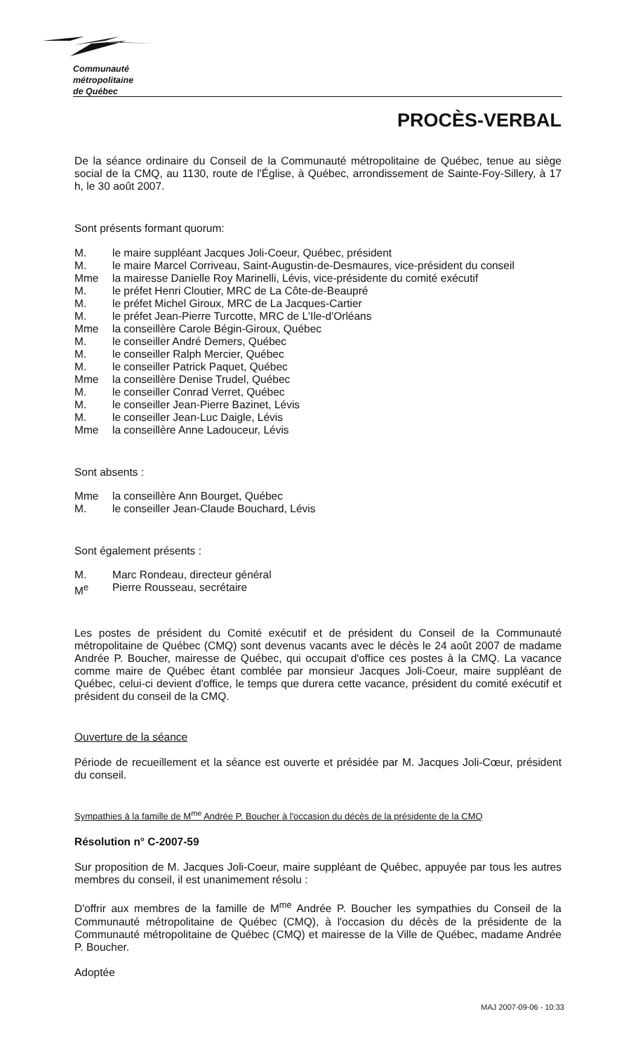Communauté
métropolitaine
de Québec
PROCÈS-VERBAL
De la séance ordinaire du Conseil de la Communauté métropolitaine de Québec, tenue au siège social de la CMQ, au 1130, route de l'Église, à Québec, arrondissement de Sainte-Foy-Sillery, à 17 h, le 30 août 2007.
Sont présents formant quorum:
M. le maire suppléant Jacques Joli-Coeur, Québec, président
M. le maire Marcel Corriveau, Saint-Augustin-de-Desmaures, vice-président du conseil
Mme la mairesse Danielle Roy Marinelli, Lévis, vice-présidente du comité exécutif
M. le préfet Henri Cloutier, MRC de La Côte-de-Beaupré
M. le préfet Michel Giroux, MRC de La Jacques-Cartier
M. le préfet Jean-Pierre Turcotte, MRC de L'Ile-d'Orléans
Mme la conseillère Carole Bégin-Giroux, Québec
M. le conseiller André Demers, Québec
M. le conseiller Ralph Mercier, Québec
M. le conseiller Patrick Paquet, Québec
Mme la conseillère Denise Trudel, Québec
M. le conseiller Conrad Verret, Québec
M. le conseiller Jean-Pierre Bazinet, Lévis
M. le conseiller Jean-Luc Daigle, Lévis
Mme la conseillère Anne Ladouceur, Lévis
Sont absents :
Mme la conseillère Ann Bourget, Québec
M. le conseiller Jean-Claude Bouchard, Lévis
Sont également présents :
M. Marc Rondeau, directeur général
M<sup>e</sup> Pierre Rousseau, secrétaire
Les postes de président du Comité exécutif et de président du Conseil de la Communauté métropolitaine de Québec (CMQ) sont devenus vacants avec le décès le 24 août 2007 de madame Andrée P. Boucher, mairesse de Québec, qui occupait d'office ces postes à la CMQ. La vacance comme maire de Québec étant comblée par monsieur Jacques Joli-Coeur, maire suppléant de Québec, celui-ci devient d'office, le temps que durera cette vacance, président du comité exécutif et président du conseil de la CMQ.
Ouverture de la séance
Période de recueillement et la séance est ouverte et présidée par M. Jacques Joli-Cœur, président du conseil.
Sympathies à la famille de M<sup>me</sup> Andrée P. Boucher à l'occasion du décès de la présidente de la CMQ
Résolution n° C-2007-59
Sur proposition de M. Jacques Joli-Coeur, maire suppléant de Québec, appuyée par tous les autres membres du conseil, il est unanimement résolu :
D'offrir aux membres de la famille de M<sup>me</sup> Andrée P. Boucher les sympathies du Conseil de la Communauté métropolitaine de Québec (CMQ), à l'occasion du décès de la présidente de la Communauté métropolitaine de Québec (CMQ) et mairesse de la Ville de Québec, madame Andrée P. Boucher.
Adoptée
MAJ 2007-09-06 - 10:33